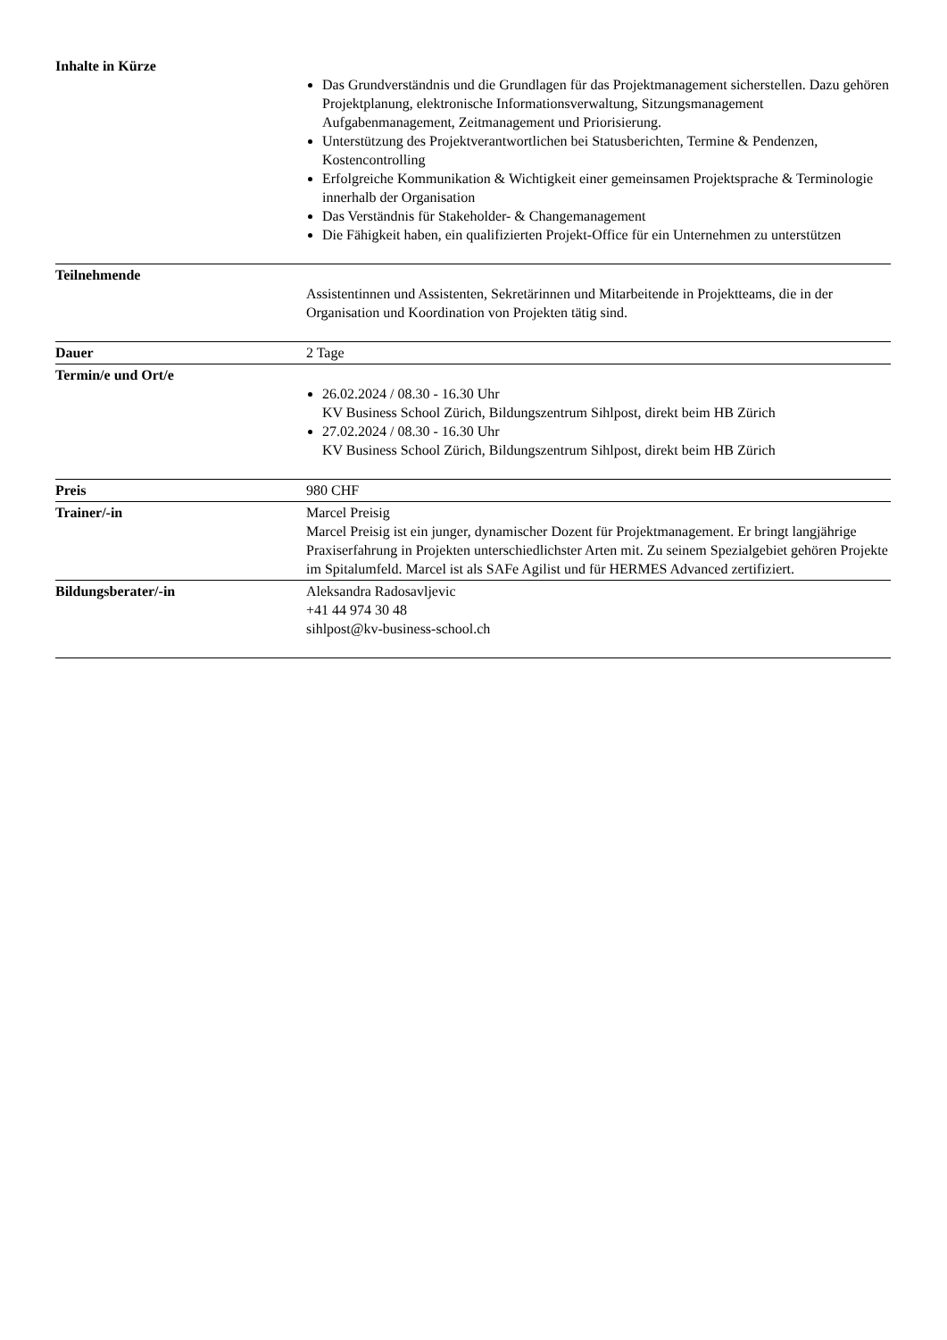| Inhalte in Kürze | Das Grundverständnis und die Grundlagen für das Projektmanagement sicherstellen. Dazu gehören Projektplanung, elektronische Informationsverwaltung, Sitzungsmanagement Aufgabenmanagement, Zeitmanagement und Priorisierung. Unterstützung des Projektverantwortlichen bei Statusberichten, Termine & Pendenzen, Kostencontrolling Erfolgreiche Kommunikation & Wichtigkeit einer gemeinsamen Projektsprache & Terminologie innerhalb der Organisation Das Verständnis für Stakeholder- & Changemanagement Die Fähigkeit haben, ein qualifizierten Projekt-Office für ein Unternehmen zu unterstützen |
| Teilnehmende | Assistentinnen und Assistenten, Sekretärinnen und Mitarbeitende in Projektteams, die in der Organisation und Koordination von Projekten tätig sind. |
| Dauer | 2 Tage |
| Termin/e und Ort/e | 26.02.2024 / 08.30 - 16.30 Uhr KV Business School Zürich, Bildungszentrum Sihlpost, direkt beim HB Zürich 27.02.2024 / 08.30 - 16.30 Uhr KV Business School Zürich, Bildungszentrum Sihlpost, direkt beim HB Zürich |
| Preis | 980 CHF |
| Trainer/-in | Marcel Preisig Marcel Preisig ist ein junger, dynamischer Dozent für Projektmanagement. Er bringt langjährige Praxiserfahrung in Projekten unterschiedlichster Arten mit. Zu seinem Spezialgebiet gehören Projekte im Spitalumfeld. Marcel ist als SAFe Agilist und für HERMES Advanced zertifiziert. |
| Bildungsberater/-in | Aleksandra Radosavljevic +41 44 974 30 48 sihlpost@kv-business-school.ch |